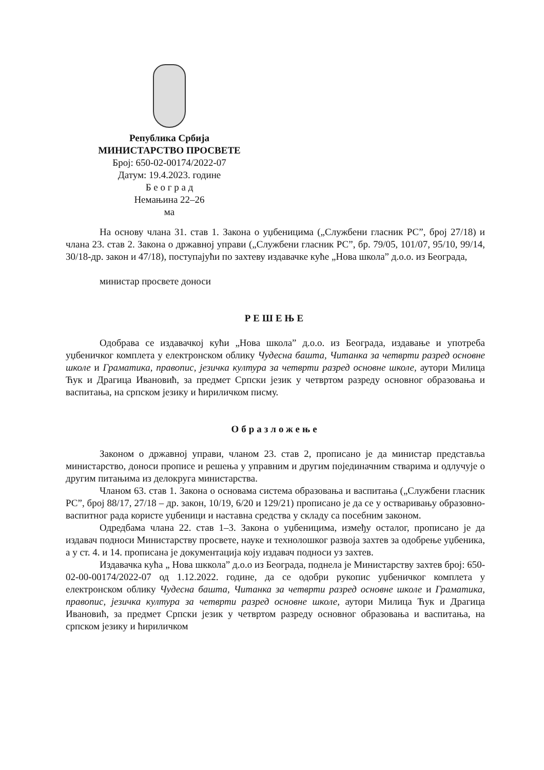Република Србија
МИНИСТАРСТВО ПРОСВЕТЕ
Број: 650-02-00174/2022-07
Датум: 19.4.2023. године
Б е о г р а д
Немањина 22–26
ма
На основу члана 31. став 1. Закона о уџбеницима („Службени гласник РС”, број 27/18) и члана 23. став 2. Закона о државној управи („Службени гласник РС”, бр. 79/05, 101/07, 95/10, 99/14, 30/18-др. закон и 47/18), поступајући по захтеву издавачке куће „Нова школа” д.о.о. из Београда,
министар просвете доноси
РЕШЕЊЕ
Одобрава се издавачкој кући „Нова школа” д.о.о. из Београда, издавање и употреба уџбеничког комплета у електронском облику Чудесна башта, Читанка за четврти разред основне школе и Граматика, правопис, језичка култура за четврти разред основне школе, аутори Милица Ћук и Драгица Ивановић, за предмет Српски језик у четвртом разреду основног образовања и васпитања, на српском језику и ћириличком писму.
Образложење
Законом о државној управи, чланом 23. став 2, прописано је да министар представља министарство, доноси прописе и решења у управним и другим појединачним стварима и одлучује о другим питањима из делокруга министарства.
Чланом 63. став 1. Закона о основама система образовања и васпитања („Службени гласник РС”, број 88/17, 27/18 – др. закон, 10/19, 6/20 и 129/21) прописано је да се у остваривању образовно-васпитног рада користе уџбеници и наставна средства у складу са посебним законом.
Одредбама члана 22. став 1–3. Закона о уџбеницима, између осталог, прописано је да издавач подноси Министарству просвете, науке и технолошког развоја захтев за одобрење уџбеника, а у ст. 4. и 14. прописана је документација коју издавач подноси уз захтев.
Издавачка кућа „ Нова шккола” д.о.о из Београда, поднела је Министарству захтев број: 650-02-00-00174/2022-07 од 1.12.2022. године, да се одобри рукопис уџбеничког комплета у електронском облику Чудесна башта, Читанка за четврти разред основне школе и Граматика, правопис, језичка култура за четврти разред основне школе, аутори Милица Ћук и Драгица Ивановић, за предмет Српски језик у четвртом разреду основног образовања и васпитања, на српском језику и ћириличком